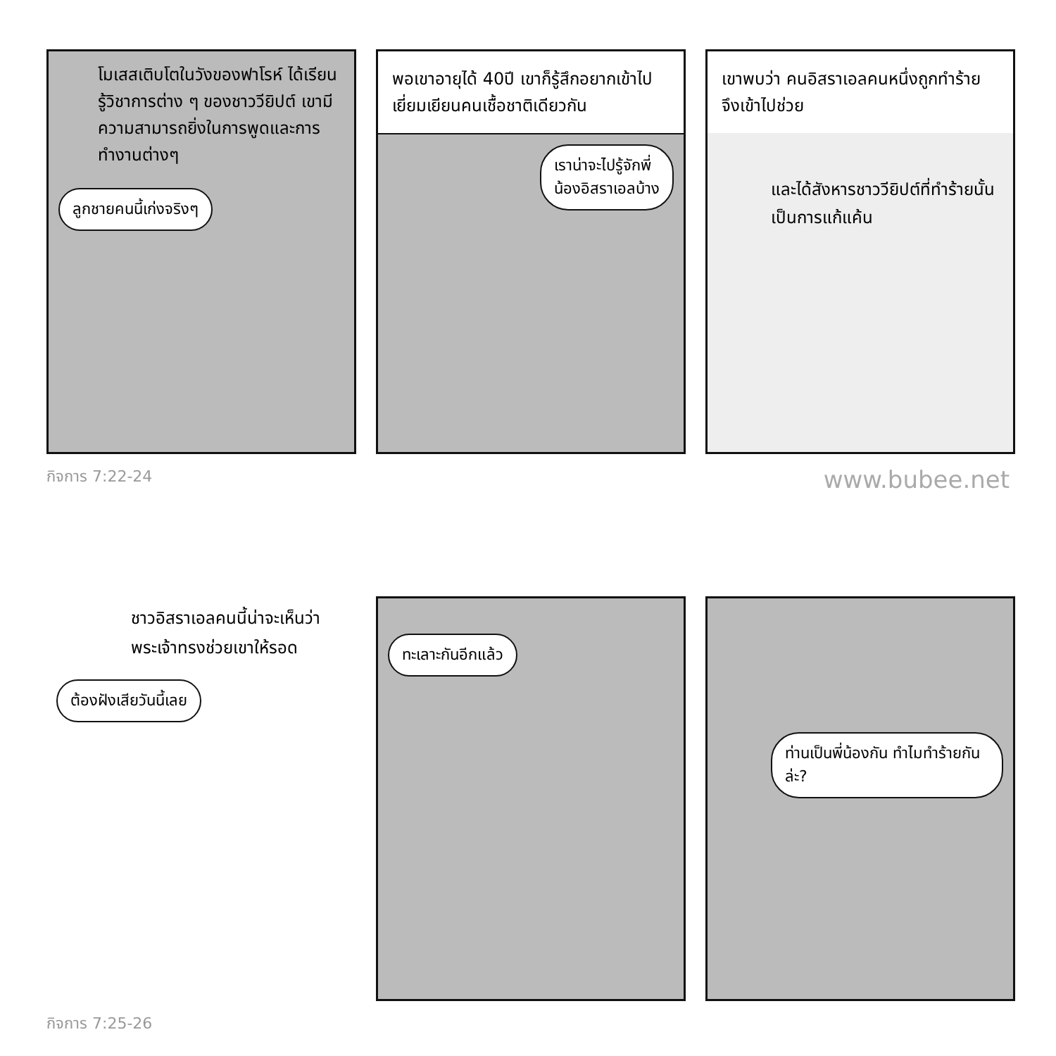โมเสสเติบโตในวังของฟาโรห์ ได้เรียนรู้วิชาการต่าง ๆ ของชาววียิปต์ เขามีความสามารถยิ่งในการพูดและการทำงานต่างๆ
ลูกชายคนนี้เก่งจริงๆ
พอเขาอายุได้ 40ปี เขาก็รู้สึกอยากเข้าไปเยี่ยมเยียนคนเชื้อชาติเดียวกัน
เราน่าจะไปรู้จักพี่น้องอิสราเอลบ้าง
เขาพบว่า คนอิสราเอลคนหนึ่งถูกทำร้าย จึงเข้าไปช่วย
และได้สังหารชาววียิปต์ที่ทำร้ายนั้นเป็นการแก้แค้น
กิจการ 7:22-24 www.bubee.net
ชาวอิสราเอลคนนี้น่าจะเห็นว่า พระเจ้าทรงช่วยเขาให้รอด
ต้องฝังเสียวันนี้เลย
ทะเลาะกันอีกแล้ว
ท่านเป็นพี่น้องกัน ทำไมทำร้ายกันล่ะ?
กิจการ 7:25-26